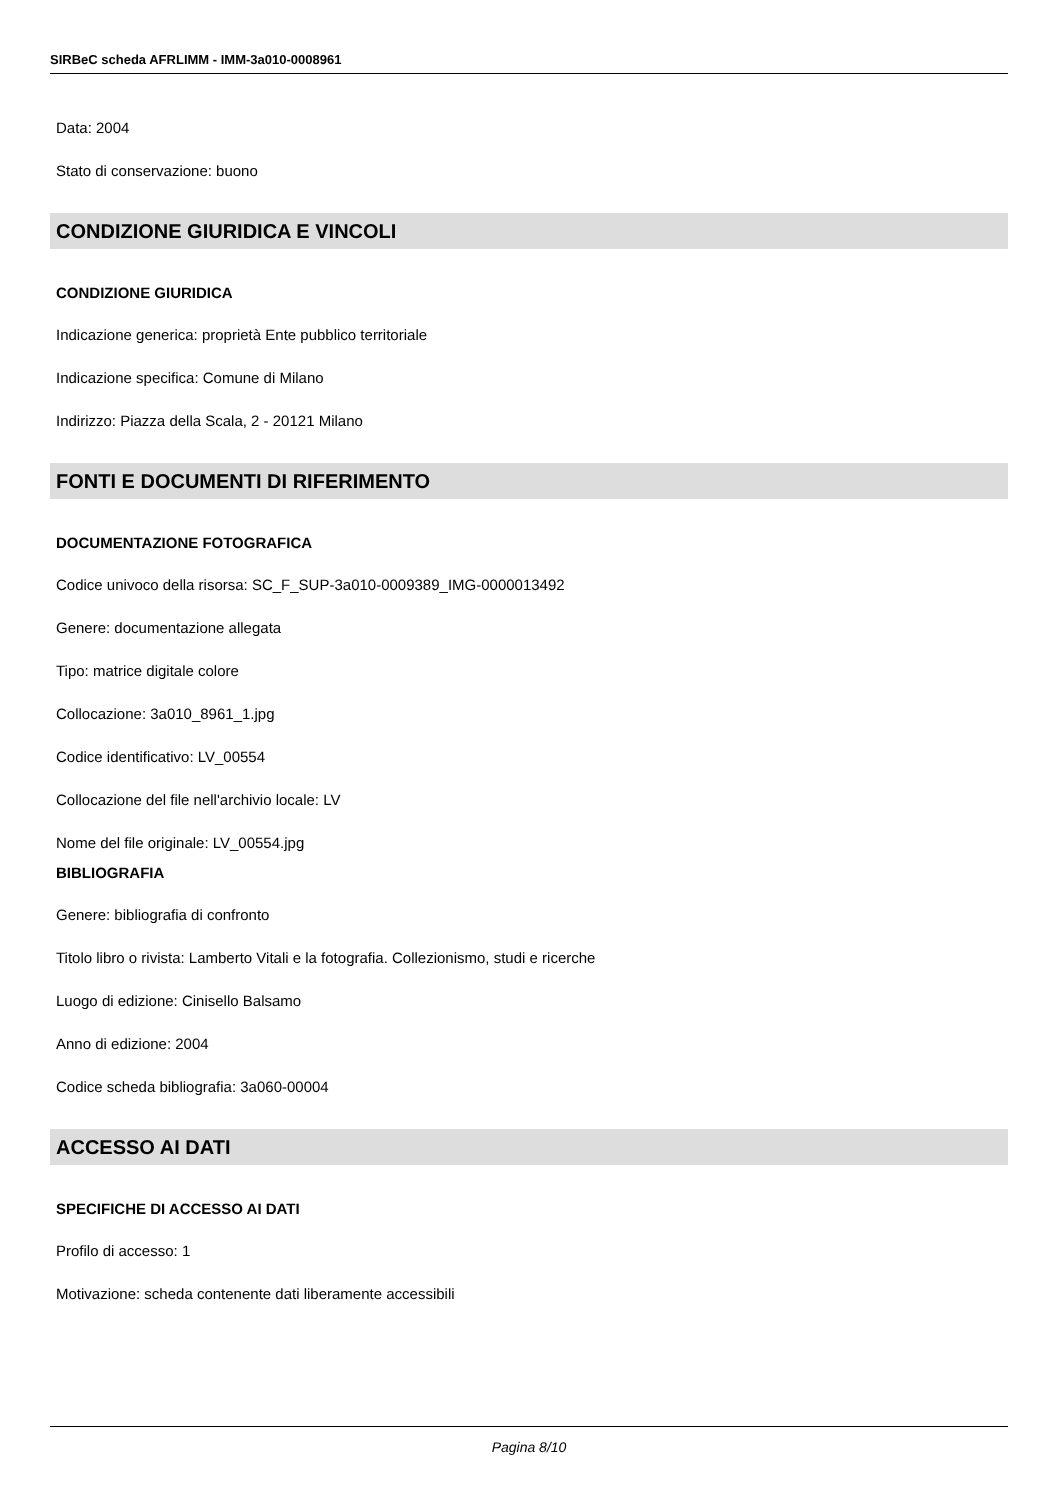SIRBeC scheda AFRLIMM - IMM-3a010-0008961
Data: 2004
Stato di conservazione: buono
CONDIZIONE GIURIDICA E VINCOLI
CONDIZIONE GIURIDICA
Indicazione generica: proprietà Ente pubblico territoriale
Indicazione specifica: Comune di Milano
Indirizzo: Piazza della Scala, 2 - 20121 Milano
FONTI E DOCUMENTI DI RIFERIMENTO
DOCUMENTAZIONE FOTOGRAFICA
Codice univoco della risorsa: SC_F_SUP-3a010-0009389_IMG-0000013492
Genere: documentazione allegata
Tipo: matrice digitale colore
Collocazione: 3a010_8961_1.jpg
Codice identificativo: LV_00554
Collocazione del file nell'archivio locale: LV
Nome del file originale: LV_00554.jpg
BIBLIOGRAFIA
Genere: bibliografia di confronto
Titolo libro o rivista: Lamberto Vitali e la fotografia. Collezionismo, studi e ricerche
Luogo di edizione: Cinisello Balsamo
Anno di edizione: 2004
Codice scheda bibliografia: 3a060-00004
ACCESSO AI DATI
SPECIFICHE DI ACCESSO AI DATI
Profilo di accesso: 1
Motivazione: scheda contenente dati liberamente accessibili
Pagina 8/10